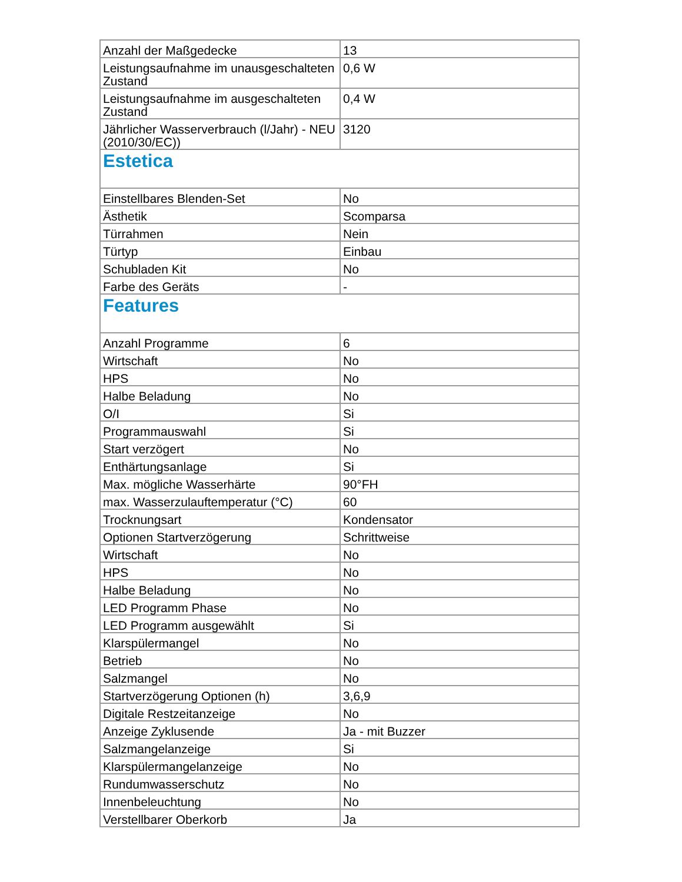| Anzahl der Maßgedecke | 13 |
| Leistungsaufnahme im unausgeschalteten Zustand | 0,6 W |
| Leistungsaufnahme im ausgeschalteten Zustand | 0,4 W |
| Jährlicher Wasserverbrauch (l/Jahr) - NEU (2010/30/EC)) | 3120 |
| Estetica | |
| Einstellbares Blenden-Set | No |
| Ästhetik | Scomparsa |
| Türrahmen | Nein |
| Türtyp | Einbau |
| Schubladen Kit | No |
| Farbe des Geräts | - |
| Features | |
| Anzahl Programme | 6 |
| Wirtschaft | No |
| HPS | No |
| Halbe Beladung | No |
| O/I | Si |
| Programmauswahl | Si |
| Start verzögert | No |
| Enthärtungsanlage | Si |
| Max. mögliche Wasserhärte | 90°FH |
| max. Wasserzulauftemperatur (°C) | 60 |
| Trocknungsart | Kondensator |
| Optionen Startverzögerung | Schrittweise |
| Wirtschaft | No |
| HPS | No |
| Halbe Beladung | No |
| LED Programm Phase | No |
| LED Programm ausgewählt | Si |
| Klarspülermangel | No |
| Betrieb | No |
| Salzmangel | No |
| Startverzögerung Optionen (h) | 3,6,9 |
| Digitale Restzeitanzeige | No |
| Anzeige Zyklusende | Ja - mit Buzzer |
| Salzmangelanzeige | Si |
| Klarspülermangelanzeige | No |
| Rundumwasserschutz | No |
| Innenbeleuchtung | No |
| Verstellbarer Oberkorb | Ja |